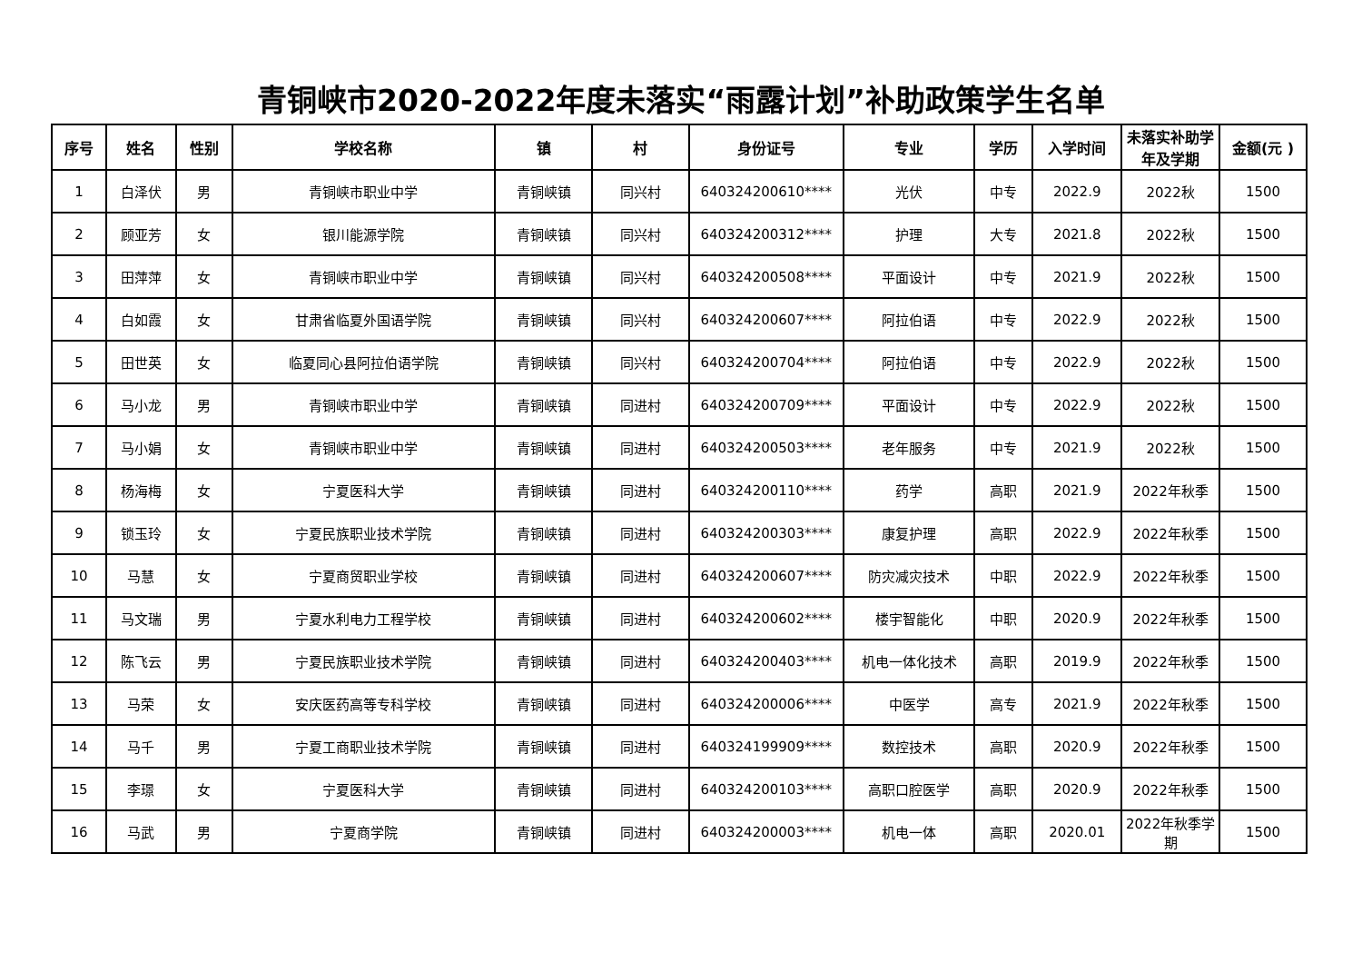青铜峡市2020-2022年度未落实“雨露计划”补助政策学生名单
| 序号 | 姓名 | 性别 | 学校名称 | 镇 | 村 | 身份证号 | 专业 | 学历 | 入学时间 | 未落实补助学年及学期 | 金额(元 ) |
| --- | --- | --- | --- | --- | --- | --- | --- | --- | --- | --- | --- |
| 1 | 白泽伏 | 男 | 青铜峡市职业中学 | 青铜峡镇 | 同兴村 | 640324200610**** | 光伏 | 中专 | 2022.9 | 2022秋 | 1500 |
| 2 | 顾亚芳 | 女 | 银川能源学院 | 青铜峡镇 | 同兴村 | 640324200312**** | 护理 | 大专 | 2021.8 | 2022秋 | 1500 |
| 3 | 田萍萍 | 女 | 青铜峡市职业中学 | 青铜峡镇 | 同兴村 | 640324200508**** | 平面设计 | 中专 | 2021.9 | 2022秋 | 1500 |
| 4 | 白如霞 | 女 | 甘肃省临夏外国语学院 | 青铜峡镇 | 同兴村 | 640324200607**** | 阿拉伯语 | 中专 | 2022.9 | 2022秋 | 1500 |
| 5 | 田世英 | 女 | 临夏同心县阿拉伯语学院 | 青铜峡镇 | 同兴村 | 640324200704**** | 阿拉伯语 | 中专 | 2022.9 | 2022秋 | 1500 |
| 6 | 马小龙 | 男 | 青铜峡市职业中学 | 青铜峡镇 | 同进村 | 640324200709**** | 平面设计 | 中专 | 2022.9 | 2022秋 | 1500 |
| 7 | 马小娟 | 女 | 青铜峡市职业中学 | 青铜峡镇 | 同进村 | 640324200503**** | 老年服务 | 中专 | 2021.9 | 2022秋 | 1500 |
| 8 | 杨海梅 | 女 | 宁夏医科大学 | 青铜峡镇 | 同进村 | 640324200110**** | 药学 | 高职 | 2021.9 | 2022年秋季 | 1500 |
| 9 | 锁玉玲 | 女 | 宁夏民族职业技术学院 | 青铜峡镇 | 同进村 | 640324200303**** | 康复护理 | 高职 | 2022.9 | 2022年秋季 | 1500 |
| 10 | 马慧 | 女 | 宁夏商贸职业学校 | 青铜峡镇 | 同进村 | 640324200607**** | 防灾减灾技术 | 中职 | 2022.9 | 2022年秋季 | 1500 |
| 11 | 马文瑞 | 男 | 宁夏水利电力工程学校 | 青铜峡镇 | 同进村 | 640324200602**** | 楼宇智能化 | 中职 | 2020.9 | 2022年秋季 | 1500 |
| 12 | 陈飞云 | 男 | 宁夏民族职业技术学院 | 青铜峡镇 | 同进村 | 640324200403**** | 机电一体化技术 | 高职 | 2019.9 | 2022年秋季 | 1500 |
| 13 | 马荣 | 女 | 安庆医药高等专科学校 | 青铜峡镇 | 同进村 | 640324200006**** | 中医学 | 高专 | 2021.9 | 2022年秋季 | 1500 |
| 14 | 马千 | 男 | 宁夏工商职业技术学院 | 青铜峡镇 | 同进村 | 640324199909**** | 数控技术 | 高职 | 2020.9 | 2022年秋季 | 1500 |
| 15 | 李璟 | 女 | 宁夏医科大学 | 青铜峡镇 | 同进村 | 640324200103**** | 高职口腔医学 | 高职 | 2020.9 | 2022年秋季 | 1500 |
| 16 | 马武 | 男 | 宁夏商学院 | 青铜峡镇 | 同进村 | 640324200003**** | 机电一体 | 高职 | 2020.01 | 2022年秋季学期 | 1500 |